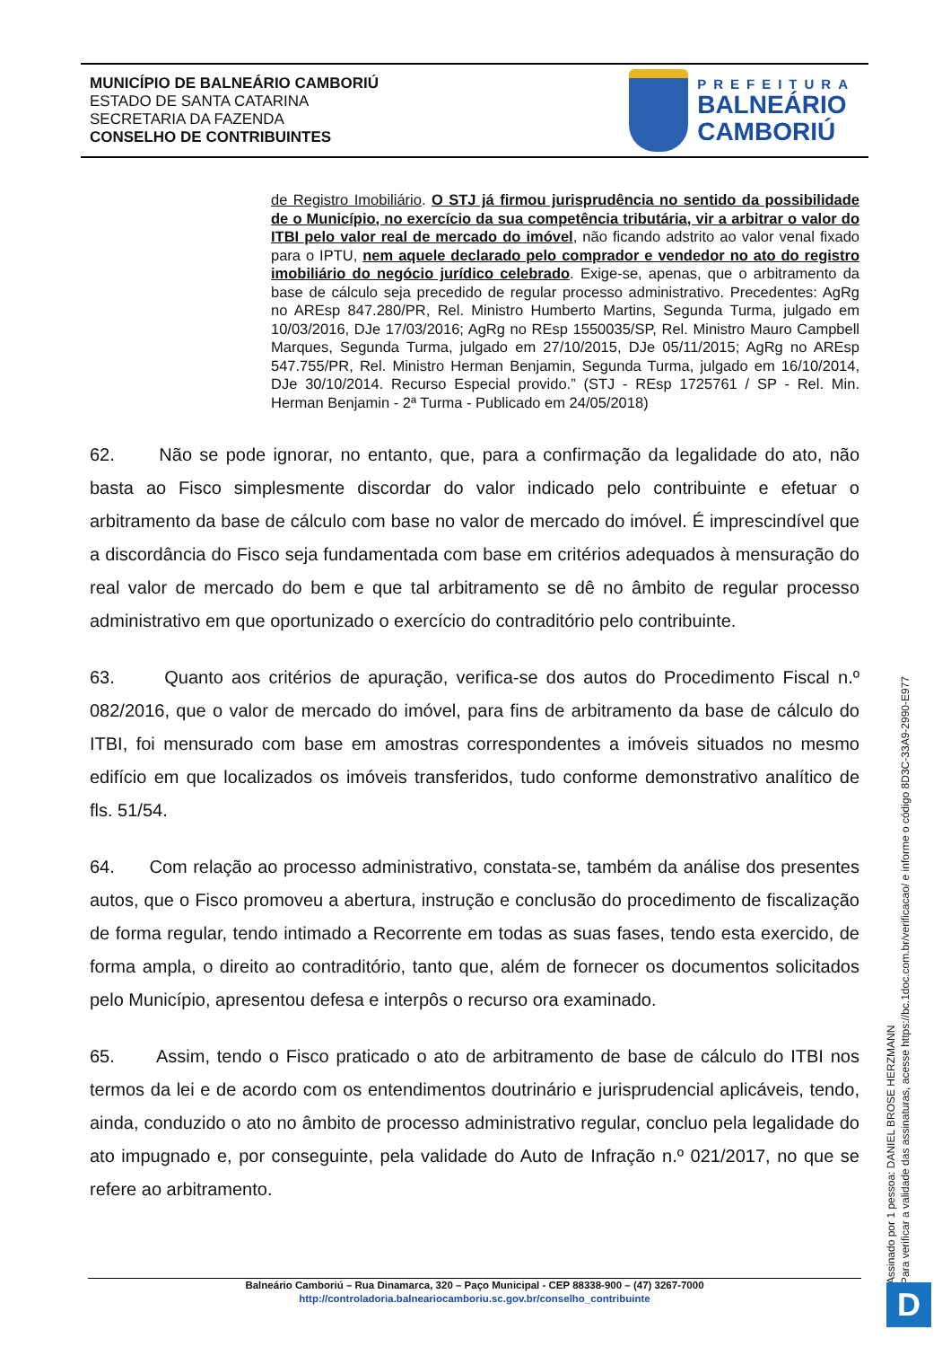MUNICÍPIO DE BALNEÁRIO CAMBORIÚ
ESTADO DE SANTA CATARINA
SECRETARIA DA FAZENDA
CONSELHO DE CONTRIBUINTES
PREFEITURA
BALNEÁRIO
CAMBORIÚ
de Registro Imobiliário. O STJ já firmou jurisprudência no sentido da possibilidade de o Município, no exercício da sua competência tributária, vir a arbitrar o valor do ITBI pelo valor real de mercado do imóvel, não ficando adstrito ao valor venal fixado para o IPTU, nem aquele declarado pelo comprador e vendedor no ato do registro imobiliário do negócio jurídico celebrado. Exige-se, apenas, que o arbitramento da base de cálculo seja precedido de regular processo administrativo. Precedentes: AgRg no AREsp 847.280/PR, Rel. Ministro Humberto Martins, Segunda Turma, julgado em 10/03/2016, DJe 17/03/2016; AgRg no REsp 1550035/SP, Rel. Ministro Mauro Campbell Marques, Segunda Turma, julgado em 27/10/2015, DJe 05/11/2015; AgRg no AREsp 547.755/PR, Rel. Ministro Herman Benjamin, Segunda Turma, julgado em 16/10/2014, DJe 30/10/2014. Recurso Especial provido.” (STJ - REsp 1725761 / SP - Rel. Min. Herman Benjamin - 2ª Turma - Publicado em 24/05/2018)
62. Não se pode ignorar, no entanto, que, para a confirmação da legalidade do ato, não basta ao Fisco simplesmente discordar do valor indicado pelo contribuinte e efetuar o arbitramento da base de cálculo com base no valor de mercado do imóvel. É imprescindível que a discordância do Fisco seja fundamentada com base em critérios adequados à mensuração do real valor de mercado do bem e que tal arbitramento se dê no âmbito de regular processo administrativo em que oportunizado o exercício do contraditório pelo contribuinte.
63. Quanto aos critérios de apuração, verifica-se dos autos do Procedimento Fiscal n.º 082/2016, que o valor de mercado do imóvel, para fins de arbitramento da base de cálculo do ITBI, foi mensurado com base em amostras correspondentes a imóveis situados no mesmo edifício em que localizados os imóveis transferidos, tudo conforme demonstrativo analítico de fls. 51/54.
64. Com relação ao processo administrativo, constata-se, também da análise dos presentes autos, que o Fisco promoveu a abertura, instrução e conclusão do procedimento de fiscalização de forma regular, tendo intimado a Recorrente em todas as suas fases, tendo esta exercido, de forma ampla, o direito ao contraditório, tanto que, além de fornecer os documentos solicitados pelo Município, apresentou defesa e interpôs o recurso ora examinado.
65. Assim, tendo o Fisco praticado o ato de arbitramento de base de cálculo do ITBI nos termos da lei e de acordo com os entendimentos doutrinário e jurisprudencial aplicáveis, tendo, ainda, conduzido o ato no âmbito de processo administrativo regular, concluo pela legalidade do ato impugnado e, por conseguinte, pela validade do Auto de Infração n.º 021/2017, no que se refere ao arbitramento.
Balneário Camboriú – Rua Dinamarca, 320 – Paço Municipal - CEP 88338-900 – (47) 3267-7000
http://controladoria.balneariocamboriu.sc.gov.br/conselho_contribuinte
Assinado por 1 pessoa: DANIEL BROSE HERZMANN
Para verificar a validade das assinaturas, acesse https://bc.1doc.com.br/verificacao/ e informe o código 8D3C-33A9-2990-E977
D